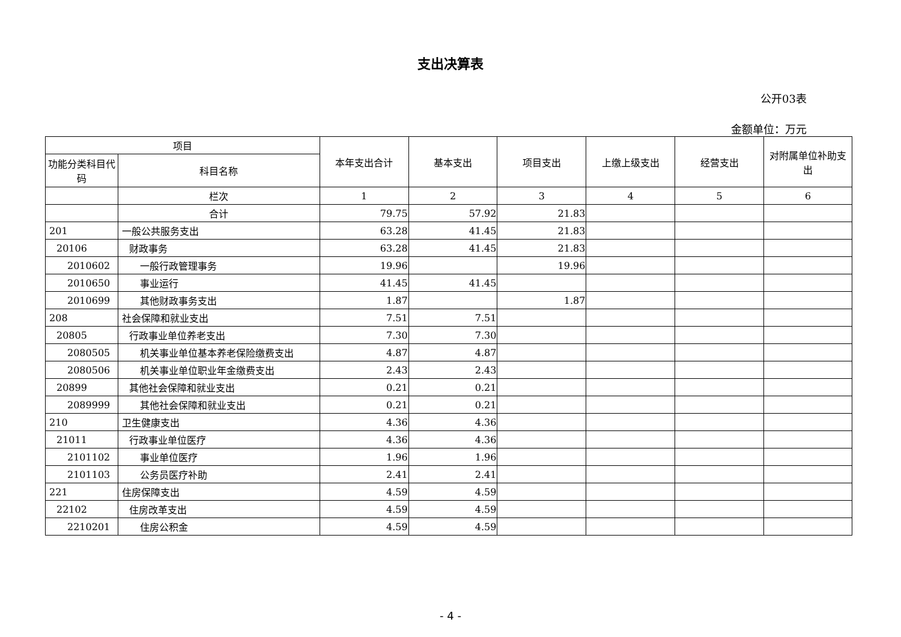支出决算表
公开03表
金额单位：万元
| 项目 | | 本年支出合计 | 基本支出 | 项目支出 | 上缴上级支出 | 经营支出 | 对附属单位补助支出 |
| --- | --- | --- | --- | --- | --- | --- | --- |
| 功能分类科目代码 | 科目名称 | | | | | | |
| | 栏次 | 1 | 2 | 3 | 4 | 5 | 6 |
| | 合计 | 79.75 | 57.92 | 21.83 | | | |
| 201 | 一般公共服务支出 | 63.28 | 41.45 | 21.83 | | | |
| 20106 | 财政事务 | 63.28 | 41.45 | 21.83 | | | |
| 2010602 | 一般行政管理事务 | 19.96 | | 19.96 | | | |
| 2010650 | 事业运行 | 41.45 | 41.45 | | | | |
| 2010699 | 其他财政事务支出 | 1.87 | | 1.87 | | | |
| 208 | 社会保障和就业支出 | 7.51 | 7.51 | | | | |
| 20805 | 行政事业单位养老支出 | 7.30 | 7.30 | | | | |
| 2080505 | 机关事业单位基本养老保险缴费支出 | 4.87 | 4.87 | | | | |
| 2080506 | 机关事业单位职业年金缴费支出 | 2.43 | 2.43 | | | | |
| 20899 | 其他社会保障和就业支出 | 0.21 | 0.21 | | | | |
| 2089999 | 其他社会保障和就业支出 | 0.21 | 0.21 | | | | |
| 210 | 卫生健康支出 | 4.36 | 4.36 | | | | |
| 21011 | 行政事业单位医疗 | 4.36 | 4.36 | | | | |
| 2101102 | 事业单位医疗 | 1.96 | 1.96 | | | | |
| 2101103 | 公务员医疗补助 | 2.41 | 2.41 | | | | |
| 221 | 住房保障支出 | 4.59 | 4.59 | | | | |
| 22102 | 住房改革支出 | 4.59 | 4.59 | | | | |
| 2210201 | 住房公积金 | 4.59 | 4.59 | | | | |
- 4 -